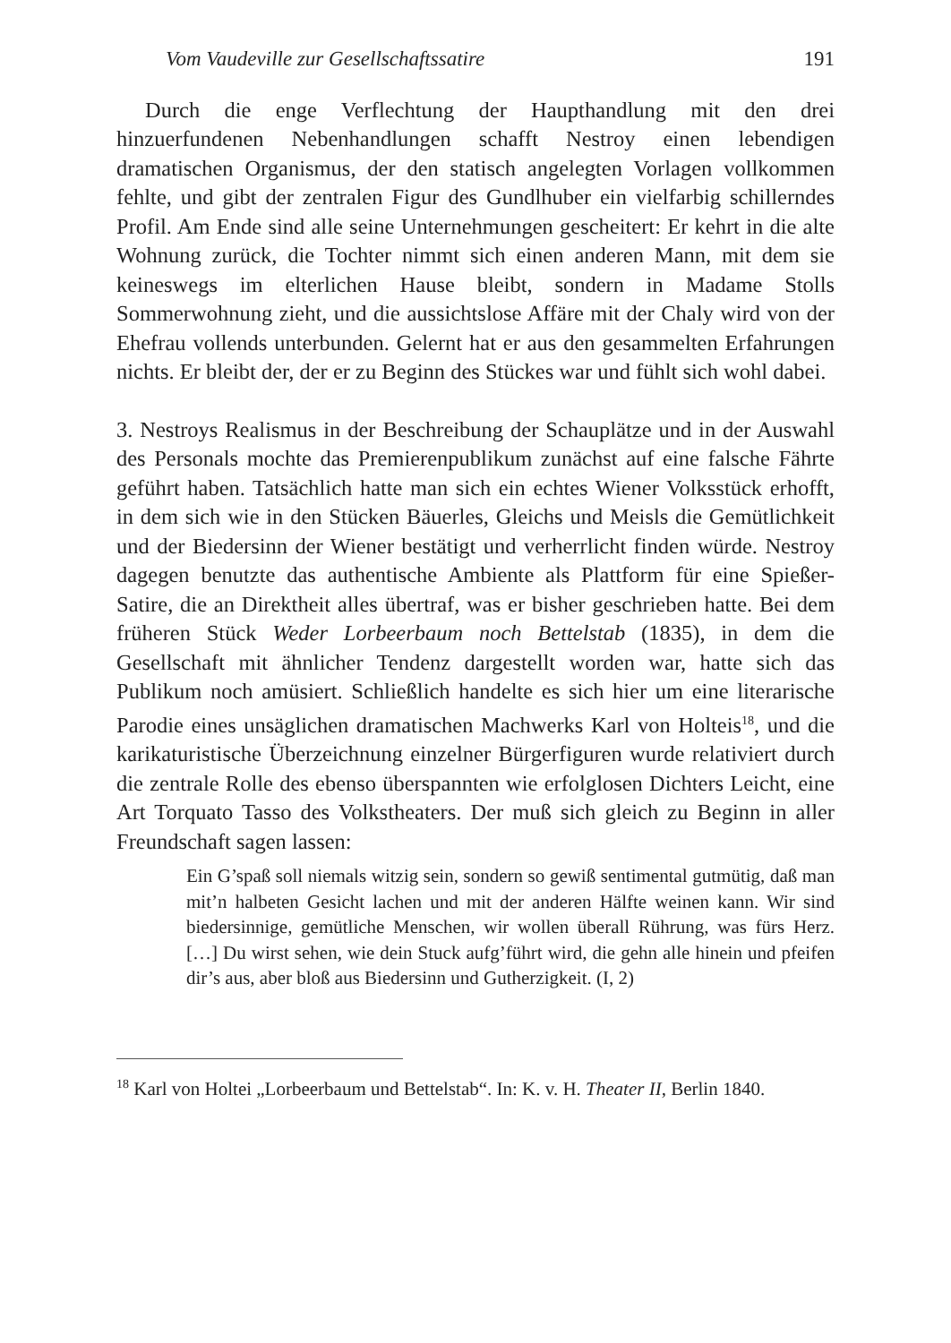Vom Vaudeville zur Gesellschaftssatire 191
Durch die enge Verflechtung der Haupthandlung mit den drei hinzuerfundenen Nebenhandlungen schafft Nestroy einen lebendigen dramatischen Organismus, der den statisch angelegten Vorlagen vollkommen fehlte, und gibt der zentralen Figur des Gundlhuber ein vielfarbig schillerndes Profil. Am Ende sind alle seine Unternehmungen gescheitert: Er kehrt in die alte Wohnung zurück, die Tochter nimmt sich einen anderen Mann, mit dem sie keineswegs im elterlichen Hause bleibt, sondern in Madame Stolls Sommerwohnung zieht, und die aussichtslose Affäre mit der Chaly wird von der Ehefrau vollends unterbunden. Gelernt hat er aus den gesammelten Erfahrungen nichts. Er bleibt der, der er zu Beginn des Stückes war und fühlt sich wohl dabei.
3. Nestroys Realismus in der Beschreibung der Schauplätze und in der Auswahl des Personals mochte das Premierenpublikum zunächst auf eine falsche Fährte geführt haben. Tatsächlich hatte man sich ein echtes Wiener Volksstück erhofft, in dem sich wie in den Stücken Bäuerles, Gleichs und Meisls die Gemütlichkeit und der Biedersinn der Wiener bestätigt und verherrlicht finden würde. Nestroy dagegen benutzte das authentische Ambiente als Plattform für eine Spießer-Satire, die an Direktheit alles übertraf, was er bisher geschrieben hatte. Bei dem früheren Stück Weder Lorbeerbaum noch Bettelstab (1835), in dem die Gesellschaft mit ähnlicher Tendenz dargestellt worden war, hatte sich das Publikum noch amüsiert. Schließlich handelte es sich hier um eine literarische Parodie eines unsäglichen dramatischen Machwerks Karl von Holteis<sup>18</sup>, und die karikaturistische Überzeichnung einzelner Bürgerfiguren wurde relativiert durch die zentrale Rolle des ebenso überspannten wie erfolglosen Dichters Leicht, eine Art Torquato Tasso des Volkstheaters. Der muß sich gleich zu Beginn in aller Freundschaft sagen lassen:
Ein G’spaß soll niemals witzig sein, sondern so gewiß sentimental gutmütig, daß man mit’n halbeten Gesicht lachen und mit der anderen Hälfte weinen kann. Wir sind biedersinnige, gemütliche Menschen, wir wollen überall Rührung, was fürs Herz. […] Du wirst sehen, wie dein Stuck aufg’führt wird, die gehn alle hinein und pfeifen dir’s aus, aber bloß aus Biedersinn und Gutherzigkeit. (I, 2)
<sup>18</sup> Karl von Holtei „Lorbeerbaum und Bettelstab“. In: K. v. H. Theater II, Berlin 1840.